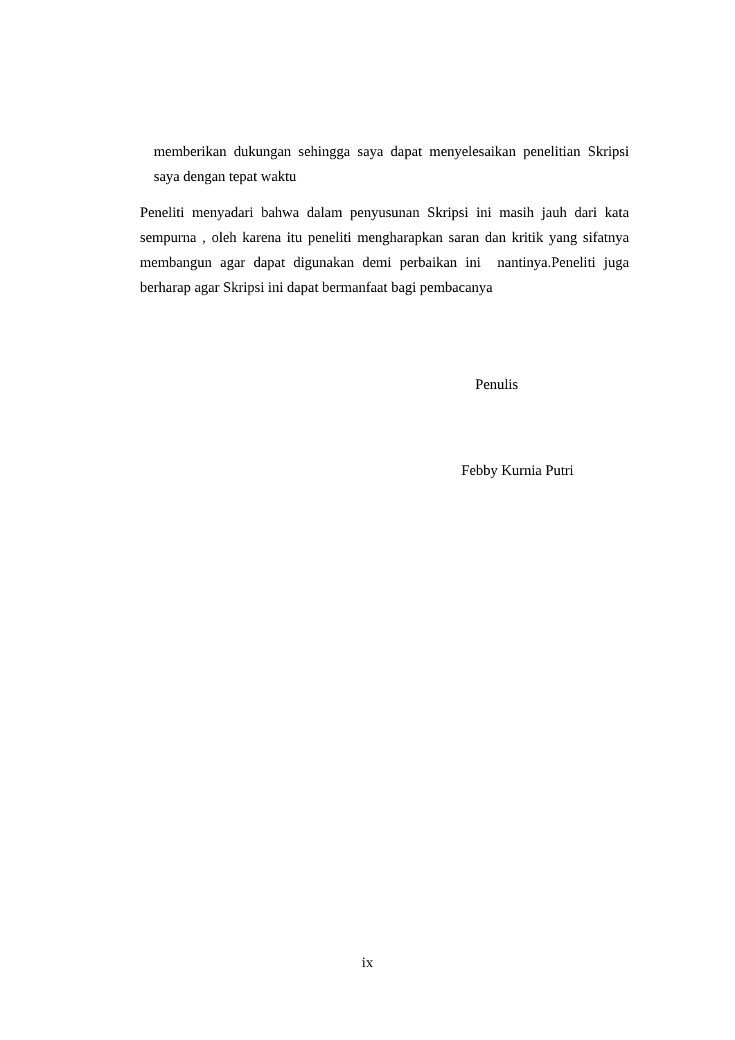memberikan dukungan sehingga saya dapat menyelesaikan penelitian Skripsi saya dengan tepat waktu
Peneliti menyadari bahwa dalam penyusunan Skripsi ini masih jauh dari kata sempurna , oleh karena itu peneliti mengharapkan saran dan kritik yang sifatnya membangun agar dapat digunakan demi perbaikan ini nantinya.Peneliti juga berharap agar Skripsi ini dapat bermanfaat bagi pembacanya
Penulis
Febby Kurnia Putri
ix